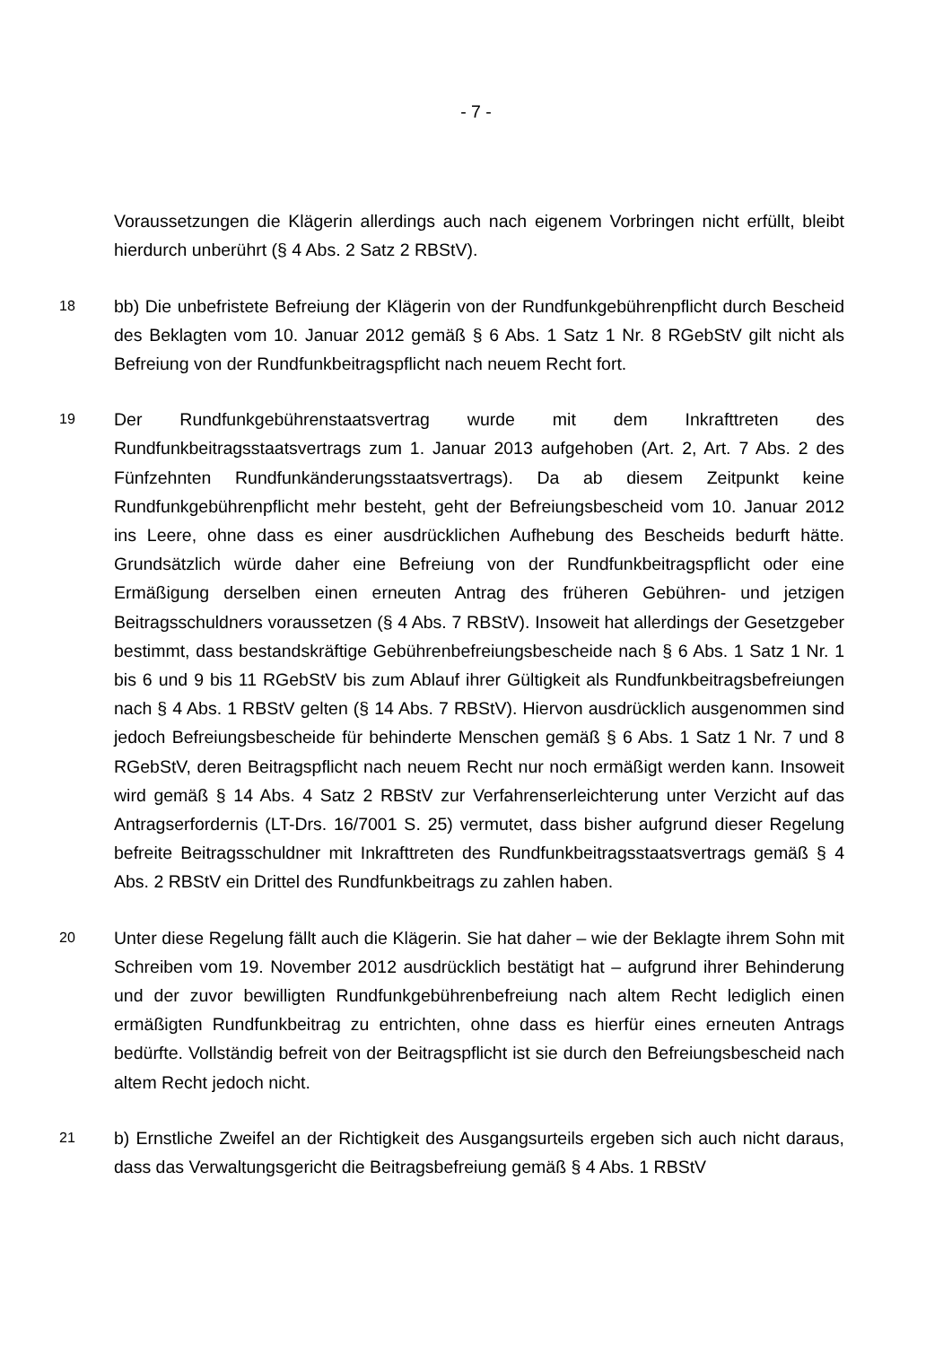- 7 -
Voraussetzungen die Klägerin allerdings auch nach eigenem Vorbringen nicht erfüllt, bleibt hierdurch unberührt (§ 4 Abs. 2 Satz 2 RBStV).
18
bb) Die unbefristete Befreiung der Klägerin von der Rundfunkgebührenpflicht durch Bescheid des Beklagten vom 10. Januar 2012 gemäß § 6 Abs. 1 Satz 1 Nr. 8 RGebStV gilt nicht als Befreiung von der Rundfunkbeitragspflicht nach neuem Recht fort.
19
Der Rundfunkgebührenstaatsvertrag wurde mit dem Inkrafttreten des Rundfunkbeitragsstaatsvertrags zum 1. Januar 2013 aufgehoben (Art. 2, Art. 7 Abs. 2 des Fünfzehnten Rundfunkänderungsstaatsvertrags). Da ab diesem Zeitpunkt keine Rundfunkgebührenpflicht mehr besteht, geht der Befreiungsbescheid vom 10. Januar 2012 ins Leere, ohne dass es einer ausdrücklichen Aufhebung des Bescheids bedurft hätte. Grundsätzlich würde daher eine Befreiung von der Rundfunkbeitragspflicht oder eine Ermäßigung derselben einen erneuten Antrag des früheren Gebühren- und jetzigen Beitragsschuldners voraussetzen (§ 4 Abs. 7 RBStV). Insoweit hat allerdings der Gesetzgeber bestimmt, dass bestandskräftige Gebührenbefreiungsbescheide nach § 6 Abs. 1 Satz 1 Nr. 1 bis 6 und 9 bis 11 RGebStV bis zum Ablauf ihrer Gültigkeit als Rundfunkbeitragsbefreiungen nach § 4 Abs. 1 RBStV gelten (§ 14 Abs. 7 RBStV). Hiervon ausdrücklich ausgenommen sind jedoch Befreiungsbescheide für behinderte Menschen gemäß § 6 Abs. 1 Satz 1 Nr. 7 und 8 RGebStV, deren Beitragspflicht nach neuem Recht nur noch ermäßigt werden kann. Insoweit wird gemäß § 14 Abs. 4 Satz 2 RBStV zur Verfahrenserleichterung unter Verzicht auf das Antragserfordernis (LT-Drs. 16/7001 S. 25) vermutet, dass bisher aufgrund dieser Regelung befreite Beitragsschuldner mit Inkrafttreten des Rundfunkbeitragsstaatsvertrags gemäß § 4 Abs. 2 RBStV ein Drittel des Rundfunkbeitrags zu zahlen haben.
20
Unter diese Regelung fällt auch die Klägerin. Sie hat daher – wie der Beklagte ihrem Sohn mit Schreiben vom 19. November 2012 ausdrücklich bestätigt hat – aufgrund ihrer Behinderung und der zuvor bewilligten Rundfunkgebührenbefreiung nach altem Recht lediglich einen ermäßigten Rundfunkbeitrag zu entrichten, ohne dass es hierfür eines erneuten Antrags bedürfte. Vollständig befreit von der Beitragspflicht ist sie durch den Befreiungsbescheid nach altem Recht jedoch nicht.
21
b) Ernstliche Zweifel an der Richtigkeit des Ausgangsurteils ergeben sich auch nicht daraus, dass das Verwaltungsgericht die Beitragsbefreiung gemäß § 4 Abs. 1 RBStV